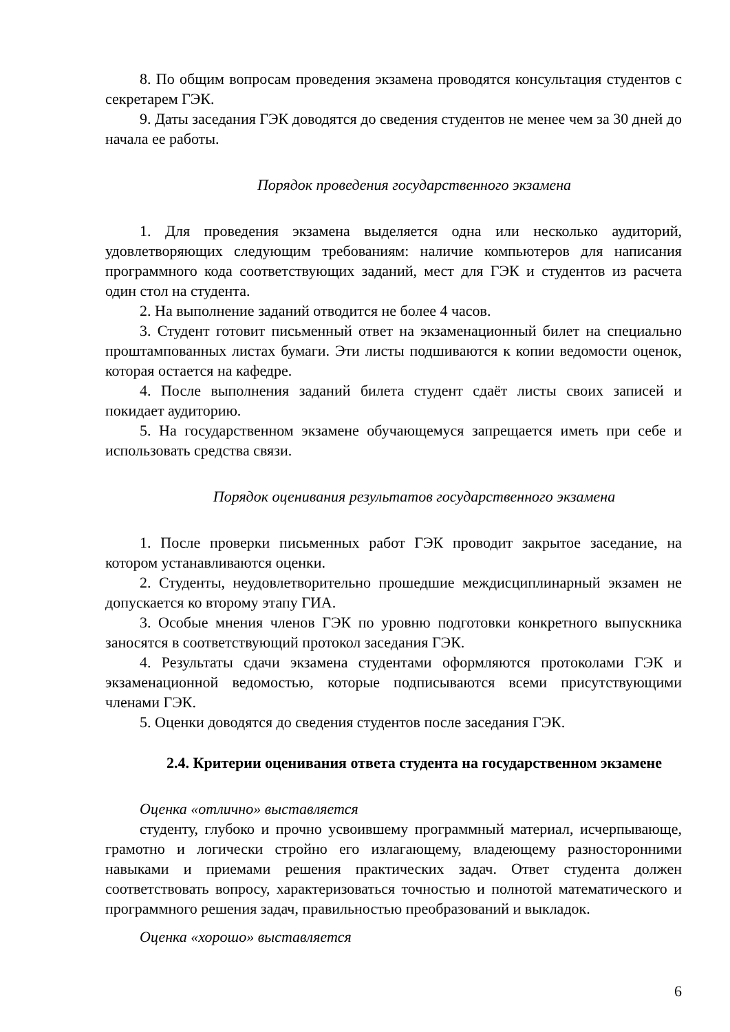8. По общим вопросам проведения экзамена проводятся консультация студентов с секретарем ГЭК.
9. Даты заседания ГЭК доводятся до сведения студентов не менее чем за 30 дней до начала ее работы.
Порядок проведения государственного экзамена
1. Для проведения экзамена выделяется одна или несколько аудиторий, удовлетворяющих следующим требованиям: наличие компьютеров для написания программного кода соответствующих заданий, мест для ГЭК и студентов из расчета один стол на студента.
2. На выполнение заданий отводится не более 4 часов.
3. Студент готовит письменный ответ на экзаменационный билет на специально проштампованных листах бумаги. Эти листы подшиваются к копии ведомости оценок, которая остается на кафедре.
4. После выполнения заданий билета студент сдаёт листы своих записей и покидает аудиторию.
5. На государственном экзамене обучающемуся запрещается иметь при себе и использовать средства связи.
Порядок оценивания результатов государственного экзамена
1. После проверки письменных работ ГЭК проводит закрытое заседание, на котором устанавливаются оценки.
2. Студенты, неудовлетворительно прошедшие междисциплинарный экзамен не допускается ко второму этапу ГИА.
3. Особые мнения членов ГЭК по уровню подготовки конкретного выпускника заносятся в соответствующий протокол заседания ГЭК.
4. Результаты сдачи экзамена студентами оформляются протоколами ГЭК и экзаменационной ведомостью, которые подписываются всеми присутствующими членами ГЭК.
5. Оценки доводятся до сведения студентов после заседания ГЭК.
2.4. Критерии оценивания ответа студента на государственном экзамене
Оценка «отлично» выставляется
студенту, глубоко и прочно усвоившему программный материал, исчерпывающе, грамотно и логически стройно его излагающему, владеющему разносторонними навыками и приемами решения практических задач. Ответ студента должен соответствовать вопросу, характеризоваться точностью и полнотой математического и программного решения задач, правильностью преобразований и выкладок.
Оценка «хорошо» выставляется
6